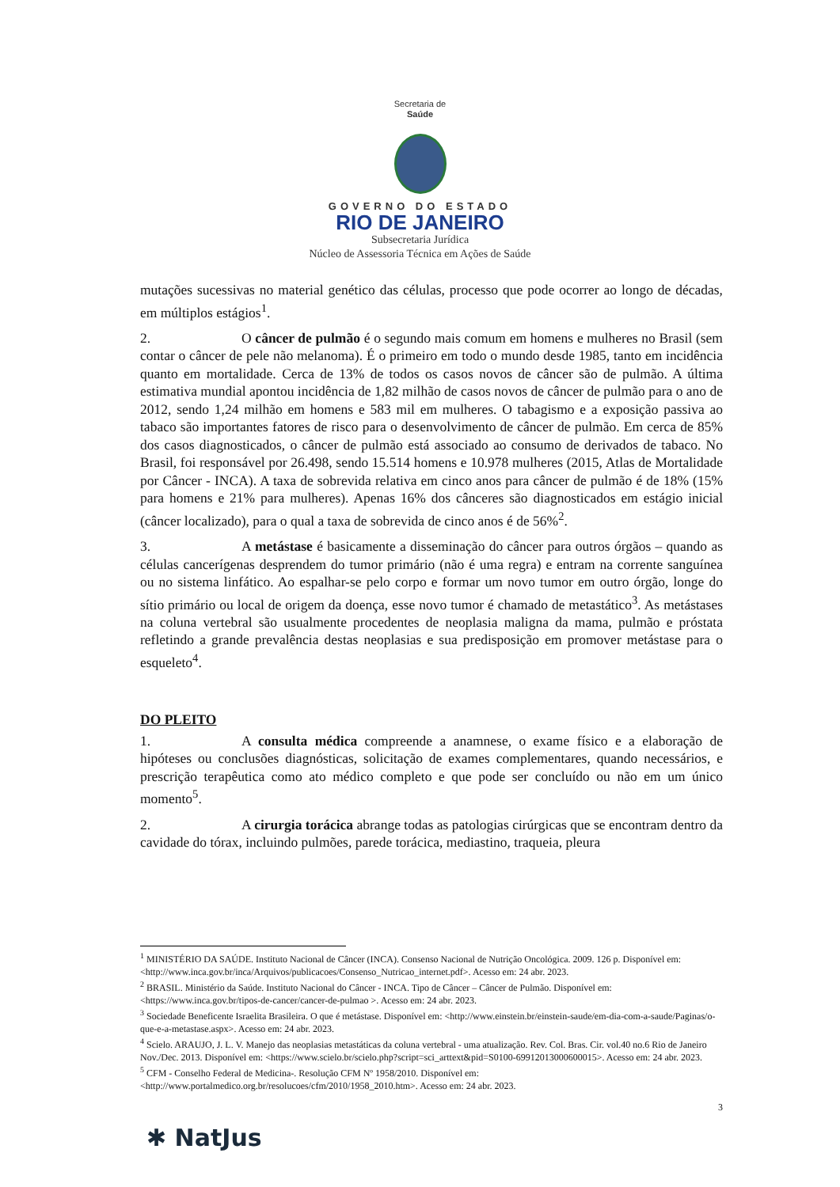Secretaria de
Saúde
GOVERNO DO ESTADO
RIO DE JANEIRO
Subsecretaria Jurídica
Núcleo de Assessoria Técnica em Ações de Saúde
mutações sucessivas no material genético das células, processo que pode ocorrer ao longo de décadas, em múltiplos estágios<sup>1</sup>.
2. O câncer de pulmão é o segundo mais comum em homens e mulheres no Brasil (sem contar o câncer de pele não melanoma). É o primeiro em todo o mundo desde 1985, tanto em incidência quanto em mortalidade. Cerca de 13% de todos os casos novos de câncer são de pulmão. A última estimativa mundial apontou incidência de 1,82 milhão de casos novos de câncer de pulmão para o ano de 2012, sendo 1,24 milhão em homens e 583 mil em mulheres. O tabagismo e a exposição passiva ao tabaco são importantes fatores de risco para o desenvolvimento de câncer de pulmão. Em cerca de 85% dos casos diagnosticados, o câncer de pulmão está associado ao consumo de derivados de tabaco. No Brasil, foi responsável por 26.498, sendo 15.514 homens e 10.978 mulheres (2015, Atlas de Mortalidade por Câncer - INCA). A taxa de sobrevida relativa em cinco anos para câncer de pulmão é de 18% (15% para homens e 21% para mulheres). Apenas 16% dos cânceres são diagnosticados em estágio inicial (câncer localizado), para o qual a taxa de sobrevida de cinco anos é de 56%<sup>2</sup>.
3. A metástase é basicamente a disseminação do câncer para outros órgãos – quando as células cancerígenas desprendem do tumor primário (não é uma regra) e entram na corrente sanguínea ou no sistema linfático. Ao espalhar-se pelo corpo e formar um novo tumor em outro órgão, longe do sítio primário ou local de origem da doença, esse novo tumor é chamado de metastático<sup>3</sup>. As metástases na coluna vertebral são usualmente procedentes de neoplasia maligna da mama, pulmão e próstata refletindo a grande prevalência destas neoplasias e sua predisposição em promover metástase para o esqueleto<sup>4</sup>.
DO PLEITO
1. A consulta médica compreende a anamnese, o exame físico e a elaboração de hipóteses ou conclusões diagnósticas, solicitação de exames complementares, quando necessários, e prescrição terapêutica como ato médico completo e que pode ser concluído ou não em um único momento<sup>5</sup>.
2. A cirurgia torácica abrange todas as patologias cirúrgicas que se encontram dentro da cavidade do tórax, incluindo pulmões, parede torácica, mediastino, traqueia, pleura
<sup>1</sup> MINISTÉRIO DA SAÚDE. Instituto Nacional de Câncer (INCA). Consenso Nacional de Nutrição Oncológica. 2009. 126 p. Disponível em: <http://www.inca.gov.br/inca/Arquivos/publicacoes/Consenso_Nutricao_internet.pdf>. Acesso em: 24 abr. 2023.
<sup>2</sup> BRASIL. Ministério da Saúde. Instituto Nacional do Câncer - INCA. Tipo de Câncer – Câncer de Pulmão. Disponível em: <https://www.inca.gov.br/tipos-de-cancer/cancer-de-pulmao >. Acesso em: 24 abr. 2023.
<sup>3</sup> Sociedade Beneficente Israelita Brasileira. O que é metástase. Disponível em: <http://www.einstein.br/einstein-saude/em-dia-com-a-saude/Paginas/o-que-e-a-metastase.aspx>. Acesso em: 24 abr. 2023.
<sup>4</sup> Scielo. ARAUJO, J. L. V. Manejo das neoplasias metastáticas da coluna vertebral - uma atualização. Rev. Col. Bras. Cir. vol.40 no.6 Rio de Janeiro Nov./Dec. 2013. Disponível em: <https://www.scielo.br/scielo.php?script=sci_arttext&pid=S0100-69912013000600015>. Acesso em: 24 abr. 2023.
<sup>5</sup> CFM - Conselho Federal de Medicina-. Resolução CFM Nº 1958/2010. Disponível em: <http://www.portalmedico.org.br/resolucoes/cfm/2010/1958_2010.htm>. Acesso em: 24 abr. 2023.
3
✱ NatJus